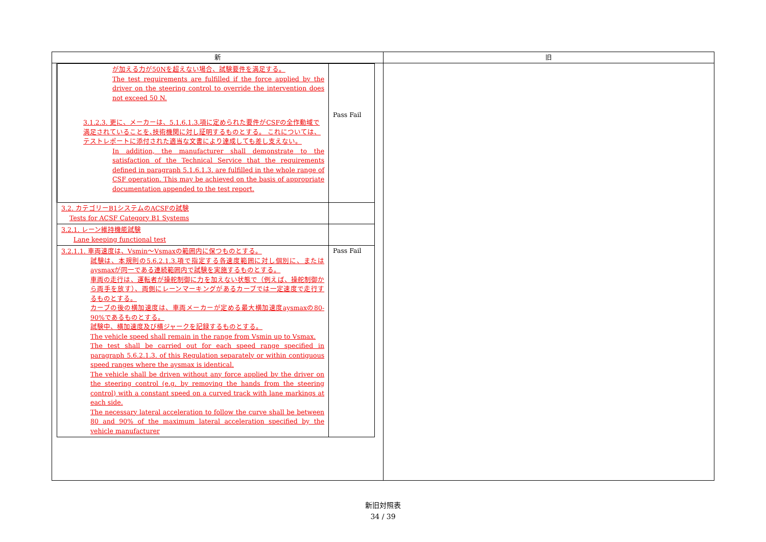| 新 | 旧 |
| --- | --- |
| / が加える力が50Nを超えない場合、試験要件を満足する。 The test requirements are fulfilled if the force applied by the driver on the steering control to override the intervention does not exceed 50 N. 3.1.2.3. 更に、メーカーは、5.1.6.1.3.項に定められた要件がCSFの全作動域で満足されていることを､技術機関に対し証明するものとする。 これについては、テストレポートに添付された適当な文書により達成しても差し支えない。 In addition, the manufacturer shall demonstrate to the satisfaction of the Technical Service that the requirements defined in paragraph 5.1.6.1.3. are fulfilled in the whole range of CSF operation. This may be achieved on the basis of appropriate documentation appended to the test report. / Pass Fail / / 3.2. カテゴリーB1システムのACSFの試験 Tests for ACSF Category B1 Systems / / / 3.2.1. レーン維持機能試験 Lane keeping functional test / / / 3.2.1.1. 車両速度は、Vsmin～Vsmaxの範囲内に保つものとする。 試験は、本規則の5.6.2.1.3.項で指定する各速度範囲に対し個別に、またはaysmaxが同一である連続範囲内で試験を実施するものとする。 車両の走行は、運転者が操舵制御に力を加えない状態で（例えば、操舵制御から両手を放す）、両側にレーンマーキングがあるカーブでは一定速度で走行するものとする。 カーブの後の横加速度は、車両メーカーが定める最大横加速度aysmaxの80-90%であるものとする。 試験中、横加速度及び横ジャークを記録するものとする。 The vehicle speed shall remain in the range from Vsmin up to Vsmax. The test shall be carried out for each speed range specified in paragraph 5.6.2.1.3. of this Regulation separately or within contiguous speed ranges where the aysmax is identical. The vehicle shall be driven without any force applied by the driver on the steering control (e.g. by removing the hands from the steering control) with a constant speed on a curved track with lane markings at each side. The necessary lateral acceleration to follow the curve shall be between 80 and 90% of the maximum lateral acceleration specified by the vehicle manufacturer / Pass Fail / | |
新旧対照表
34 / 39